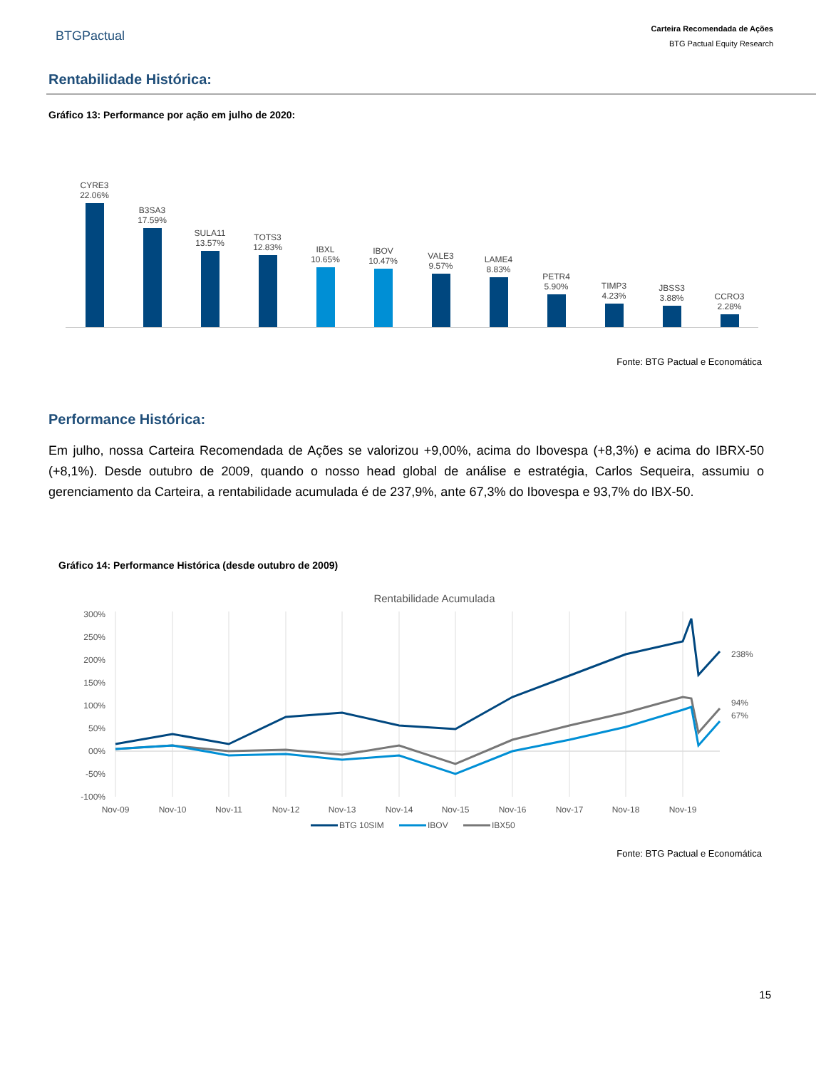BTGPactual
Carteira Recomendada de Ações
BTG Pactual Equity Research
Rentabilidade Histórica:
Gráfico 13: Performance por ação em julho de 2020:
CYRE3
22.06%
B3SA3
17.59%
SULA11
13.57%
TOTS3
12.83%
IBXL
10.65%
IBOV
10.47%
VALE3
9.57%
LAME4
8.83%
PETR4
5.90%
TIMP3
4.23%
JBSS3
3.88%
CCRO3
2.28%
Fonte: BTG Pactual e Economática
Performance Histórica:
Em julho, nossa Carteira Recomendada de Ações se valorizou +9,00%, acima do Ibovespa (+8,3%) e acima do IBRX-50 (+8,1%). Desde outubro de 2009, quando o nosso head global de análise e estratégia, Carlos Sequeira, assumiu o gerenciamento da Carteira, a rentabilidade acumulada é de 237,9%, ante 67,3% do Ibovespa e 93,7% do IBX-50.
Gráfico 14: Performance Histórica (desde outubro de 2009)
Rentabilidade Acumulada
300%
250%
200%
150%
100%
50%
00%
-50%
-100%
238%
94%
67%
Nov-09
Nov-10
Nov-11
Nov-12
Nov-13
Nov-14
Nov-15
Nov-16
Nov-17
Nov-18
Nov-19
BTG 10SIM
IBOV
IBX50
Fonte: BTG Pactual e Economática
15